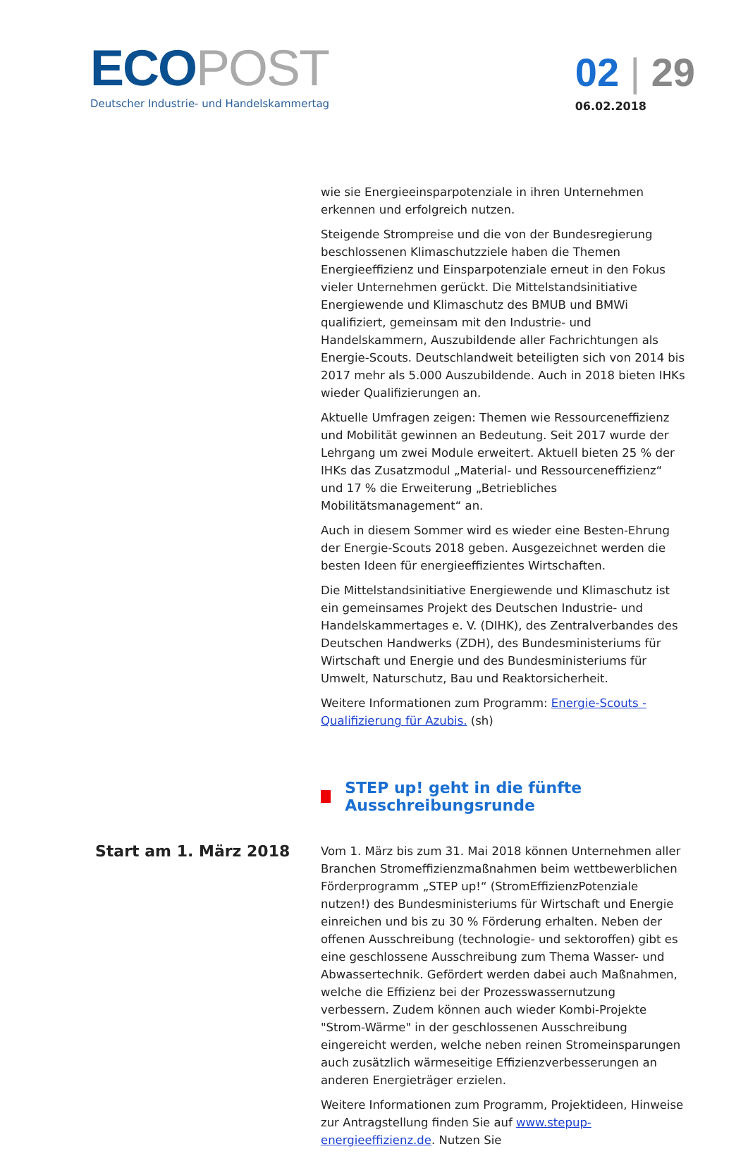ECO POST
Deutscher Industrie- und Handelskammertag
02 | 29
06.02.2018
wie sie Energieeinsparpotenziale in ihren Unternehmen erkennen und erfolgreich nutzen.
Steigende Strompreise und die von der Bundesregierung beschlossenen Klimaschutzziele haben die Themen Energieeffizienz und Einsparpotenziale erneut in den Fokus vieler Unternehmen gerückt. Die Mittelstandsinitiative Energiewende und Klimaschutz des BMUB und BMWi qualifiziert, gemeinsam mit den Industrie- und Handelskammern, Auszubildende aller Fachrichtungen als Energie-Scouts. Deutschlandweit beteiligten sich von 2014 bis 2017 mehr als 5.000 Auszubildende. Auch in 2018 bieten IHKs wieder Qualifizierungen an.
Aktuelle Umfragen zeigen: Themen wie Ressourceneffizienz und Mobilität gewinnen an Bedeutung. Seit 2017 wurde der Lehrgang um zwei Module erweitert. Aktuell bieten 25 % der IHKs das Zusatzmodul „Material- und Ressourceneffizienz“ und 17 % die Erweiterung „Betriebliches Mobilitätsmanagement“ an.
Auch in diesem Sommer wird es wieder eine Besten-Ehrung der Energie-Scouts 2018 geben. Ausgezeichnet werden die besten Ideen für energieeffizientes Wirtschaften.
Die Mittelstandsinitiative Energiewende und Klimaschutz ist ein gemeinsames Projekt des Deutschen Industrie- und Handelskammertages e. V. (DIHK), des Zentralverbandes des Deutschen Handwerks (ZDH), des Bundesministeriums für Wirtschaft und Energie und des Bundesministeriums für Umwelt, Naturschutz, Bau und Reaktorsicherheit.
Weitere Informationen zum Programm: Energie-Scouts - Qualifizierung für Azubis. (sh)
STEP up! geht in die fünfte Ausschreibungsrunde
Start am 1. März 2018
Vom 1. März bis zum 31. Mai 2018 können Unternehmen aller Branchen Stromeffizienzmaßnahmen beim wettbewerblichen Förderprogramm „STEP up!“ (StromEffizienzPotenziale nutzen!) des Bundesministeriums für Wirtschaft und Energie einreichen und bis zu 30 % Förderung erhalten. Neben der offenen Ausschreibung (technologie- und sektoroffen) gibt es eine geschlossene Ausschreibung zum Thema Wasser- und Abwassertechnik. Gefördert werden dabei auch Maßnahmen, welche die Effizienz bei der Prozesswassernutzung verbessern. Zudem können auch wieder Kombi-Projekte "Strom-Wärme" in der geschlossenen Ausschreibung eingereicht werden, welche neben reinen Stromeinsparungen auch zusätzlich wärmeseitige Effizienzverbesserungen an anderen Energieträger erzielen.
Weitere Informationen zum Programm, Projektideen, Hinweise zur Antragstellung finden Sie auf www.stepup-energieeffizienz.de. Nutzen Sie